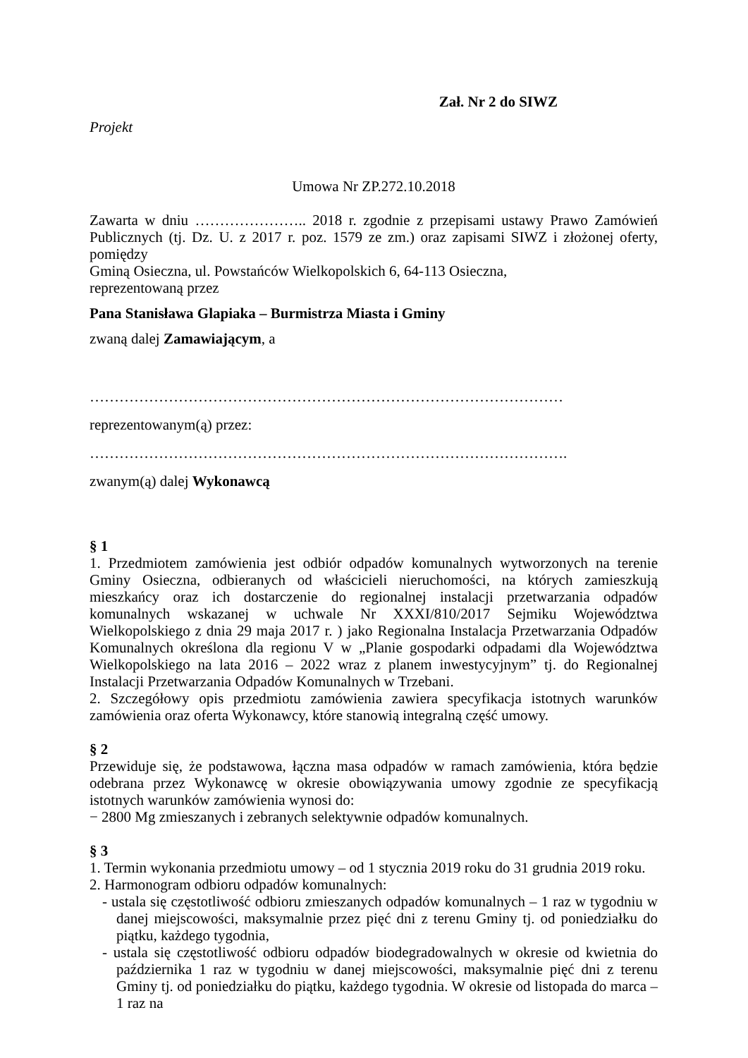Zał. Nr 2 do SIWZ
Projekt
Umowa Nr ZP.272.10.2018
Zawarta w dniu ………………….. 2018 r. zgodnie z przepisami ustawy Prawo Zamówień Publicznych (tj. Dz. U. z 2017 r. poz. 1579 ze zm.) oraz zapisami SIWZ i złożonej oferty, pomiędzy
Gminą Osieczna, ul. Powstańców Wielkopolskich 6, 64-113 Osieczna,
reprezentowaną przez
Pana Stanisława Glapiaka – Burmistrza Miasta i Gminy
zwaną dalej Zamawiającym, a
……………………………………………………………………………………
reprezentowanym(ą) przez:
…………………………………………………………………………………….
zwanym(ą) dalej Wykonawcą
§ 1
1. Przedmiotem zamówienia jest odbiór odpadów komunalnych wytworzonych na terenie Gminy Osieczna, odbieranych od właścicieli nieruchomości, na których zamieszkują mieszkańcy oraz ich dostarczenie do regionalnej instalacji przetwarzania odpadów komunalnych wskazanej w uchwale Nr XXXI/810/2017 Sejmiku Województwa Wielkopolskiego z dnia 29 maja 2017 r. ) jako Regionalna Instalacja Przetwarzania Odpadów Komunalnych określona dla regionu V w „Planie gospodarki odpadami dla Województwa Wielkopolskiego na lata 2016 – 2022 wraz z planem inwestycyjnym” tj. do Regionalnej Instalacji Przetwarzania Odpadów Komunalnych w Trzebani.
2. Szczegółowy opis przedmiotu zamówienia zawiera specyfikacja istotnych warunków zamówienia oraz oferta Wykonawcy, które stanowią integralną część umowy.
§ 2
Przewiduje się, że podstawowa, łączna masa odpadów w ramach zamówienia, która będzie odebrana przez Wykonawcę w okresie obowiązywania umowy zgodnie ze specyfikacją istotnych warunków zamówienia wynosi do:
− 2800 Mg zmieszanych i zebranych selektywnie odpadów komunalnych.
§ 3
1. Termin wykonania przedmiotu umowy – od 1 stycznia 2019 roku do 31 grudnia 2019 roku.
2. Harmonogram odbioru odpadów komunalnych:
- ustala się częstotliwość odbioru zmieszanych odpadów komunalnych – 1 raz w tygodniu w danej miejscowości, maksymalnie przez pięć dni z terenu Gminy tj. od poniedziałku do piątku, każdego tygodnia,
- ustala się częstotliwość odbioru odpadów biodegradowalnych w okresie od kwietnia do października 1 raz w tygodniu w danej miejscowości, maksymalnie pięć dni z terenu Gminy tj. od poniedziałku do piątku, każdego tygodnia. W okresie od listopada do marca – 1 raz na